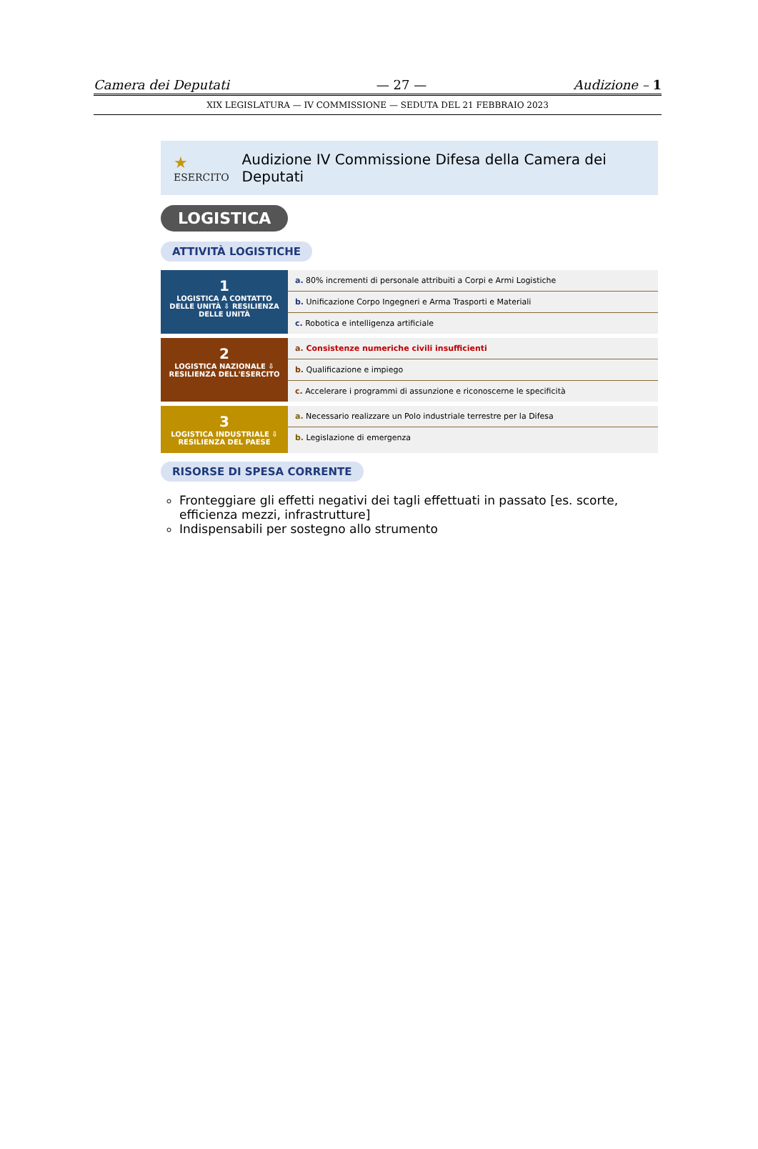Camera dei Deputati — 27 — Audizione – 1
XIX LEGISLATURA — IV COMMISSIONE — SEDUTA DEL 21 FEBBRAIO 2023
★ ESERCITO Audizione IV Commissione Difesa della Camera dei Deputati
LOGISTICA
ATTIVITÀ LOGISTICHE
1
LOGISTICA A CONTATTO DELLE UNITÀ ⇩ RESILIENZA DELLE UNITÀ
a. 80% incrementi di personale attribuiti a Corpi e Armi Logistiche
b. Unificazione Corpo Ingegneri e Arma Trasporti e Materiali
c. Robotica e intelligenza artificiale
2
LOGISTICA NAZIONALE ⇩ RESILIENZA DELL'ESERCITO
a. Consistenze numeriche civili insufficienti
b. Qualificazione e impiego
c. Accelerare i programmi di assunzione e riconoscerne le specificità
3
LOGISTICA INDUSTRIALE ⇩ RESILIENZA DEL PAESE
a. Necessario realizzare un Polo industriale terrestre per la Difesa
b. Legislazione di emergenza
RISORSE DI SPESA CORRENTE
Fronteggiare gli effetti negativi dei tagli effettuati in passato [es. scorte, efficienza mezzi, infrastrutture]
Indispensabili per sostegno allo strumento